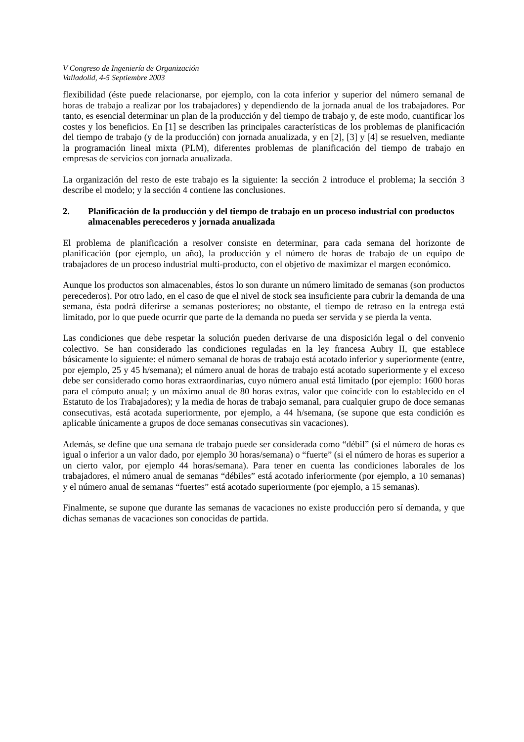V Congreso de Ingeniería de Organización
Valladolid, 4-5 Septiembre 2003
flexibilidad (éste puede relacionarse, por ejemplo, con la cota inferior y superior del número semanal de horas de trabajo a realizar por los trabajadores) y dependiendo de la jornada anual de los trabajadores. Por tanto, es esencial determinar un plan de la producción y del tiempo de trabajo y, de este modo, cuantificar los costes y los beneficios. En [1] se describen las principales características de los problemas de planificación del tiempo de trabajo (y de la producción) con jornada anualizada, y en [2], [3] y [4] se resuelven, mediante la programación lineal mixta (PLM), diferentes problemas de planificación del tiempo de trabajo en empresas de servicios con jornada anualizada.
La organización del resto de este trabajo es la siguiente: la sección 2 introduce el problema; la sección 3 describe el modelo; y la sección 4 contiene las conclusiones.
2. Planificación de la producción y del tiempo de trabajo en un proceso industrial con productos almacenables perecederos y jornada anualizada
El problema de planificación a resolver consiste en determinar, para cada semana del horizonte de planificación (por ejemplo, un año), la producción y el número de horas de trabajo de un equipo de trabajadores de un proceso industrial multi-producto, con el objetivo de maximizar el margen económico.
Aunque los productos son almacenables, éstos lo son durante un número limitado de semanas (son productos perecederos). Por otro lado, en el caso de que el nivel de stock sea insuficiente para cubrir la demanda de una semana, ésta podrá diferirse a semanas posteriores; no obstante, el tiempo de retraso en la entrega está limitado, por lo que puede ocurrir que parte de la demanda no pueda ser servida y se pierda la venta.
Las condiciones que debe respetar la solución pueden derivarse de una disposición legal o del convenio colectivo. Se han considerado las condiciones reguladas en la ley francesa Aubry II, que establece básicamente lo siguiente: el número semanal de horas de trabajo está acotado inferior y superiormente (entre, por ejemplo, 25 y 45 h/semana); el número anual de horas de trabajo está acotado superiormente y el exceso debe ser considerado como horas extraordinarias, cuyo número anual está limitado (por ejemplo: 1600 horas para el cómputo anual; y un máximo anual de 80 horas extras, valor que coincide con lo establecido en el Estatuto de los Trabajadores); y la media de horas de trabajo semanal, para cualquier grupo de doce semanas consecutivas, está acotada superiormente, por ejemplo, a 44 h/semana, (se supone que esta condición es aplicable únicamente a grupos de doce semanas consecutivas sin vacaciones).
Además, se define que una semana de trabajo puede ser considerada como “débil” (si el número de horas es igual o inferior a un valor dado, por ejemplo 30 horas/semana) o “fuerte” (si el número de horas es superior a un cierto valor, por ejemplo 44 horas/semana). Para tener en cuenta las condiciones laborales de los trabajadores, el número anual de semanas “débiles” está acotado inferiormente (por ejemplo, a 10 semanas) y el número anual de semanas “fuertes” está acotado superiormente (por ejemplo, a 15 semanas).
Finalmente, se supone que durante las semanas de vacaciones no existe producción pero sí demanda, y que dichas semanas de vacaciones son conocidas de partida.